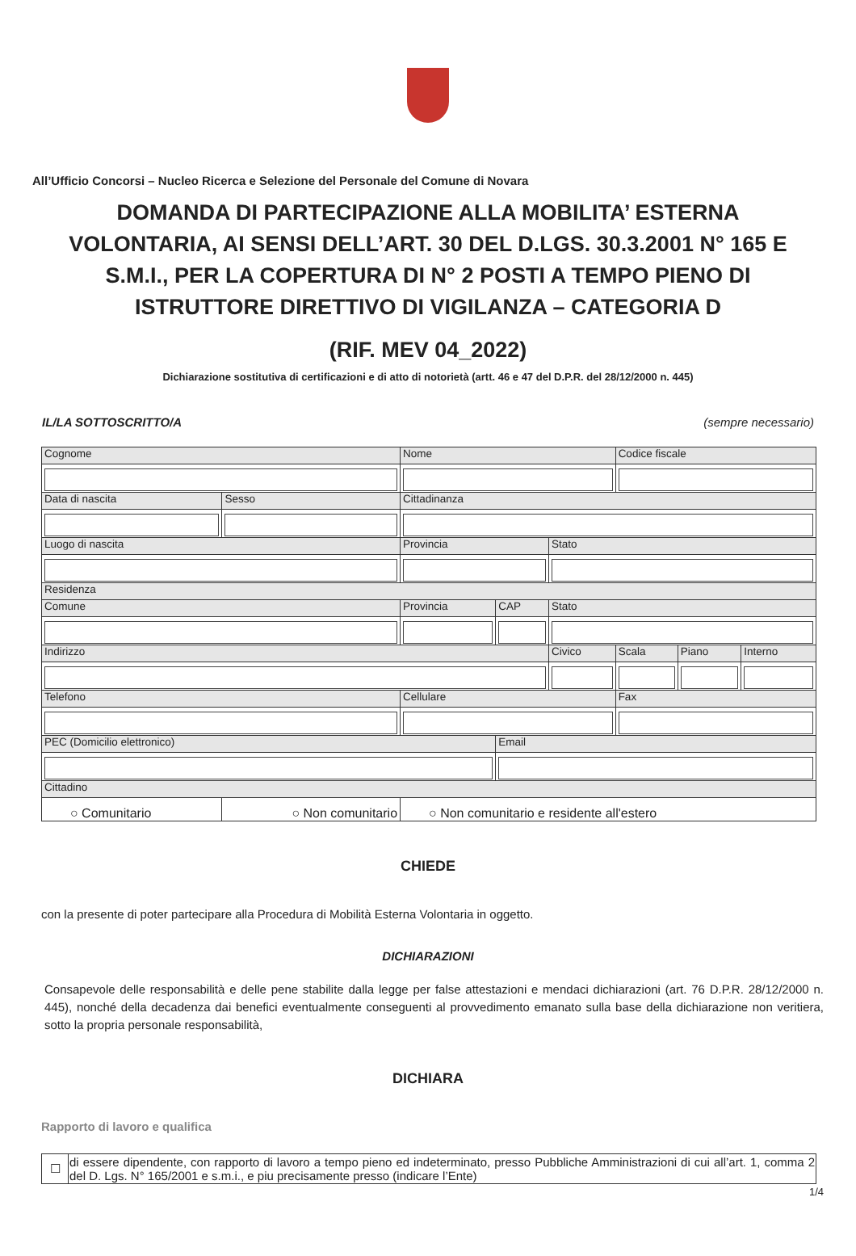All’Ufficio Concorsi – Nucleo Ricerca e Selezione del Personale del Comune di Novara
DOMANDA DI PARTECIPAZIONE ALLA MOBILITA’ ESTERNA VOLONTARIA, AI SENSI DELL’ART. 30 DEL D.LGS. 30.3.2001 N° 165 E S.M.I., PER LA COPERTURA DI N° 2 POSTI A TEMPO PIENO DI ISTRUTTORE DIRETTIVO DI VIGILANZA – CATEGORIA D
(RIF. MEV 04_2022)
Dichiarazione sostitutiva di certificazioni e di atto di notorietà (artt. 46 e 47 del D.P.R. del 28/12/2000 n. 445)
IL/LA SOTTOSCRITTO/A (sempre necessario)
| Cognome | | Nome | | | Codice fiscale | | |
| Data di nascita | Sesso | Cittadinanza | | | | | |
| Luogo di nascita | | Provincia | | Stato | | | |
| Residenza | | | | | | | |
| Comune | | Provincia | CAP | Stato | | | |
| Indirizzo | | | | Civico | Scala | Piano | Interno |
| Telefono | | Cellulare | | | Fax | | |
| PEC (Domicilio elettronico) | | | Email | | | | |
| Cittadino | | | | | | | |
| ○ Comunitario | ○ Non comunitario | ○ Non comunitario e residente all'estero | | | | | |
CHIEDE
con la presente di poter partecipare alla Procedura di Mobilità Esterna Volontaria in oggetto.
DICHIARAZIONI
Consapevole delle responsabilità e delle pene stabilite dalla legge per false attestazioni e mendaci dichiarazioni (art. 76 D.P.R. 28/12/2000 n. 445), nonché della decadenza dai benefici eventualmente conseguenti al provvedimento emanato sulla base della dichiarazione non veritiera, sotto la propria personale responsabilità,
DICHIARA
Rapporto di lavoro e qualifica
| ☐ | di essere dipendente, con rapporto di lavoro a tempo pieno ed indeterminato, presso Pubbliche Amministrazioni di cui all’art. 1, comma 2 del D. Lgs. N° 165/2001 e s.m.i., e piu precisamente presso (indicare l’Ente) |
1/4